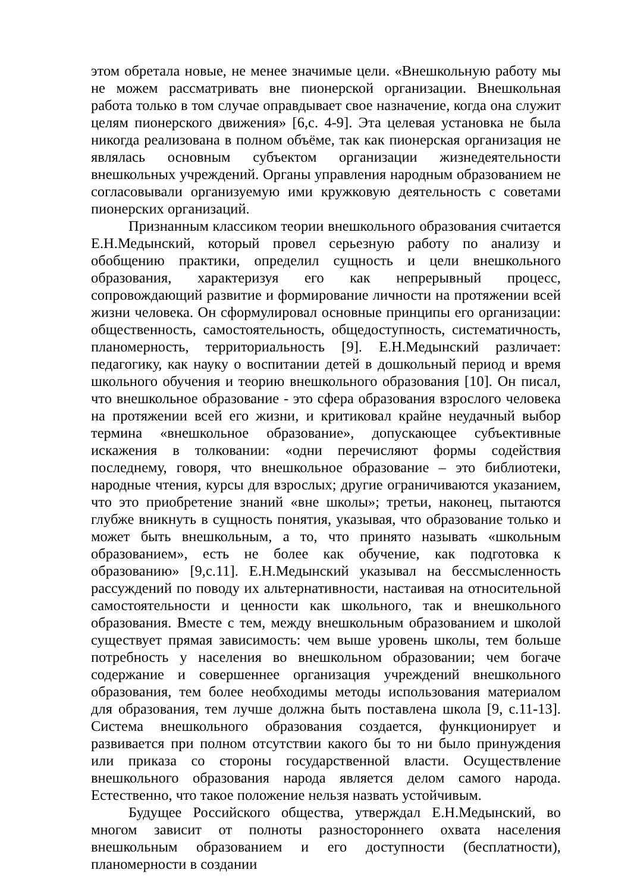этом обретала новые, не менее значимые цели. «Внешкольную работу мы не можем рассматривать вне пионерской организации. Внешкольная работа только в том случае оправдывает свое назначение, когда она служит целям пионерского движения» [6,с. 4-9]. Эта целевая установка не была никогда реализована в полном объёме, так как пионерская организация не являлась основным субъектом организации жизнедеятельности внешкольных учреждений. Органы управления народным образованием не согласовывали организуемую ими кружковую деятельность с советами пионерских организаций.
Признанным классиком теории внешкольного образования считается Е.Н.Медынский, который провел серьезную работу по анализу и обобщению практики, определил сущность и цели внешкольного образования, характеризуя его как непрерывный процесс, сопровождающий развитие и формирование личности на протяжении всей жизни человека. Он сформулировал основные принципы его организации: общественность, самостоятельность, общедоступность, систематичность, планомерность, территориальность [9]. Е.Н.Медынский различает: педагогику, как науку о воспитании детей в дошкольный период и время школьного обучения и теорию внешкольного образования [10]. Он писал, что внешкольное образование - это сфера образования взрослого человека на протяжении всей его жизни, и критиковал крайне неудачный выбор термина «внешкольное образование», допускающее субъективные искажения в толковании: «одни перечисляют формы содействия последнему, говоря, что внешкольное образование – это библиотеки, народные чтения, курсы для взрослых; другие ограничиваются указанием, что это приобретение знаний «вне школы»; третьи, наконец, пытаются глубже вникнуть в сущность понятия, указывая, что образование только и может быть внешкольным, а то, что принято называть «школьным образованием», есть не более как обучение, как подготовка к образованию» [9,с.11]. Е.Н.Медынский указывал на бессмысленность рассуждений по поводу их альтернативности, настаивая на относительной самостоятельности и ценности как школьного, так и внешкольного образования. Вместе с тем, между внешкольным образованием и школой существует прямая зависимость: чем выше уровень школы, тем больше потребность у населения во внешкольном образовании; чем богаче содержание и совершеннее организация учреждений внешкольного образования, тем более необходимы методы использования материалом для образования, тем лучше должна быть поставлена школа [9, с.11-13]. Система внешкольного образования создается, функционирует и развивается при полном отсутствии какого бы то ни было принуждения или приказа со стороны государственной власти. Осуществление внешкольного образования народа является делом самого народа. Естественно, что такое положение нельзя назвать устойчивым.
Будущее Российского общества, утверждал Е.Н.Медынский, во многом зависит от полноты разностороннего охвата населения внешкольным образованием и его доступности (бесплатности), планомерности в создании